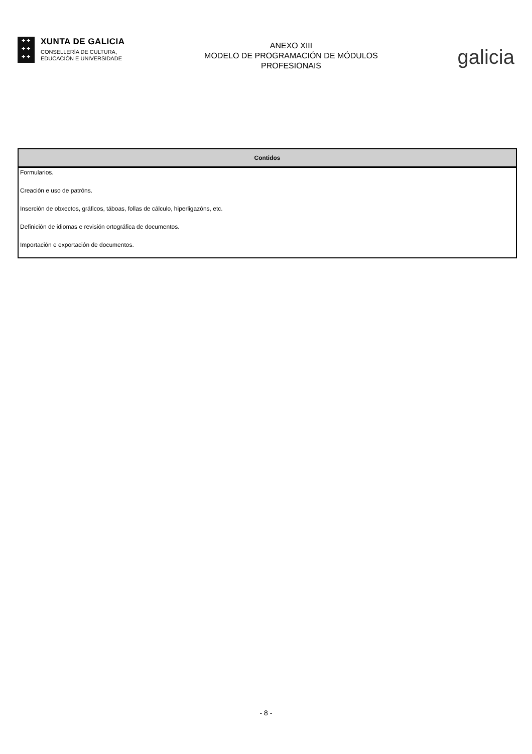✚ ✚
✚ ✚
✚ ✚
XUNTA DE GALICIA
CONSELLERÍA DE CULTURA,
EDUCACIÓN E UNIVERSIDADE
ANEXO XIII
MODELO DE PROGRAMACIÓN DE MÓDULOS
PROFESIONAIS
galicia
| Contidos |
| --- |
| Formularios. |
| Creación e uso de patróns. |
| Inserción de obxectos, gráficos, táboas, follas de cálculo, hiperligazóns, etc. |
| Definición de idiomas e revisión ortográfica de documentos. |
| Importación e exportación de documentos. |
- 8 -